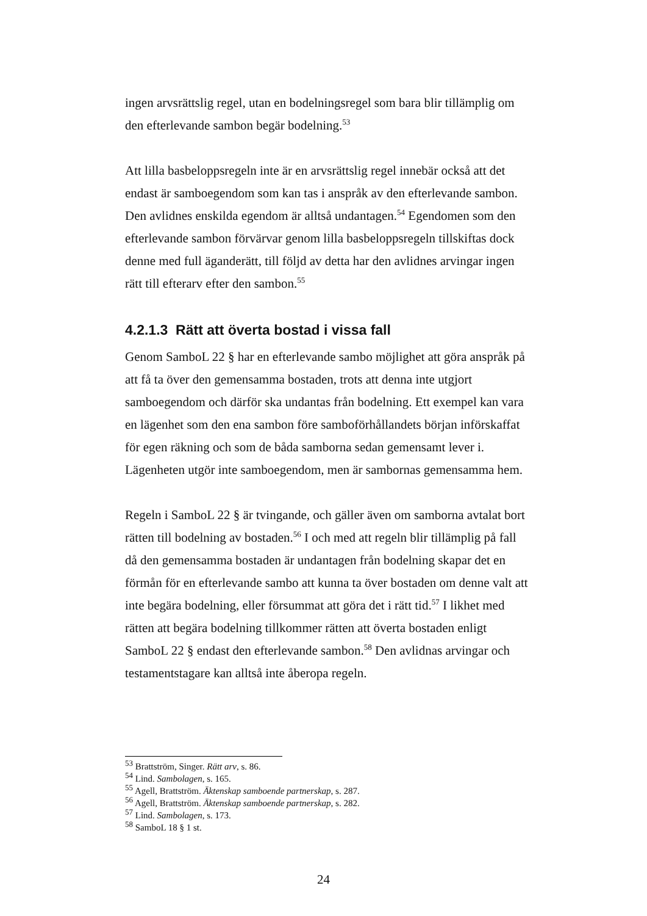ingen arvsrättslig regel, utan en bodelningsregel som bara blir tillämplig om den efterlevande sambon begär bodelning.<sup>53</sup>
Att lilla basbeloppsregeln inte är en arvsrättslig regel innebär också att det endast är samboegendom som kan tas i anspråk av den efterlevande sambon. Den avlidnes enskilda egendom är alltså undantagen.<sup>54</sup> Egendomen som den efterlevande sambon förvärvar genom lilla basbeloppsregeln tillskiftas dock denne med full äganderätt, till följd av detta har den avlidnes arvingar ingen rätt till efterarv efter den sambon.<sup>55</sup>
4.2.1.3 Rätt att överta bostad i vissa fall
Genom SamboL 22 § har en efterlevande sambo möjlighet att göra anspråk på att få ta över den gemensamma bostaden, trots att denna inte utgjort samboegendom och därför ska undantas från bodelning. Ett exempel kan vara en lägenhet som den ena sambon före samboförhållandets början införskaffat för egen räkning och som de båda samborna sedan gemensamt lever i. Lägenheten utgör inte samboegendom, men är sambornas gemensamma hem.
Regeln i SamboL 22 § är tvingande, och gäller även om samborna avtalat bort rätten till bodelning av bostaden.<sup>56</sup> I och med att regeln blir tillämplig på fall då den gemensamma bostaden är undantagen från bodelning skapar det en förmån för en efterlevande sambo att kunna ta över bostaden om denne valt att inte begära bodelning, eller försummat att göra det i rätt tid.<sup>57</sup> I likhet med rätten att begära bodelning tillkommer rätten att överta bostaden enligt SamboL 22 § endast den efterlevande sambon.<sup>58</sup> Den avlidnas arvingar och testamentstagare kan alltså inte åberopa regeln.
<sup>53</sup> Brattström, Singer. Rätt arv, s. 86.
<sup>54</sup> Lind. Sambolagen, s. 165.
<sup>55</sup> Agell, Brattström. Äktenskap samboende partnerskap, s. 287.
<sup>56</sup> Agell, Brattström. Äktenskap samboende partnerskap, s. 282.
<sup>57</sup> Lind. Sambolagen, s. 173.
<sup>58</sup> SamboL 18 § 1 st.
24